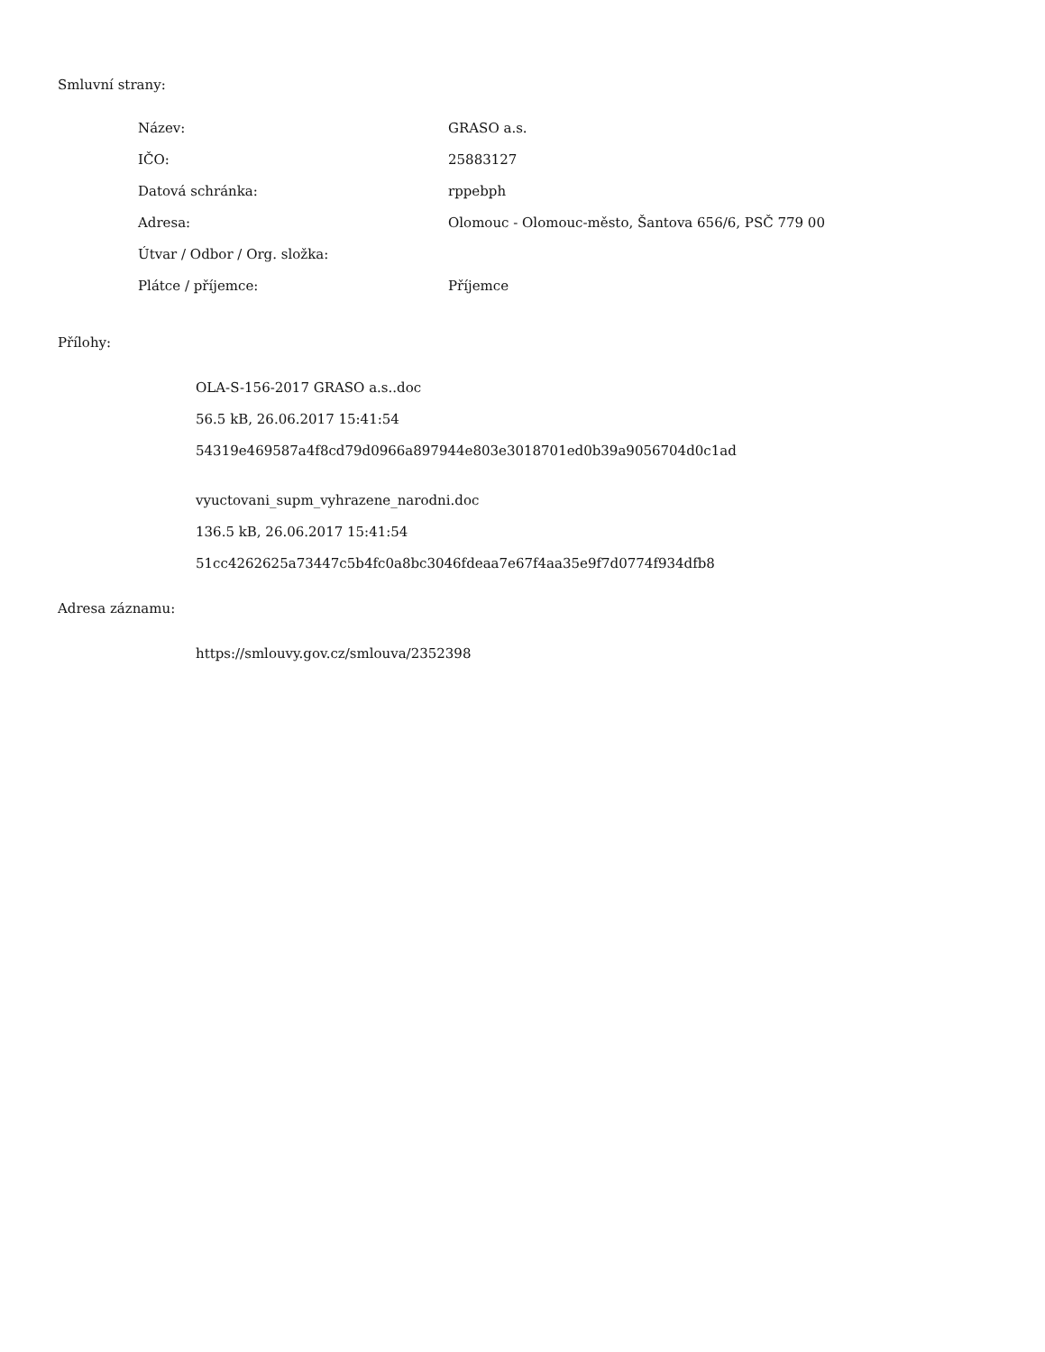Smluvní strany:
| Název: | GRASO a.s. |
| IČO: | 25883127 |
| Datová schránka: | rppebph |
| Adresa: | Olomouc - Olomouc-město, Šantova 656/6, PSČ 779 00 |
| Útvar / Odbor / Org. složka: | |
| Plátce / příjemce: | Příjemce |
Přílohy:
OLA-S-156-2017 GRASO a.s..doc
56.5 kB, 26.06.2017 15:41:54
54319e469587a4f8cd79d0966a897944e803e3018701ed0b39a9056704d0c1ad
vyuctovani_supm_vyhrazene_narodni.doc
136.5 kB, 26.06.2017 15:41:54
51cc4262625a73447c5b4fc0a8bc3046fdeaa7e67f4aa35e9f7d0774f934dfb8
Adresa záznamu:
https://smlouvy.gov.cz/smlouva/2352398